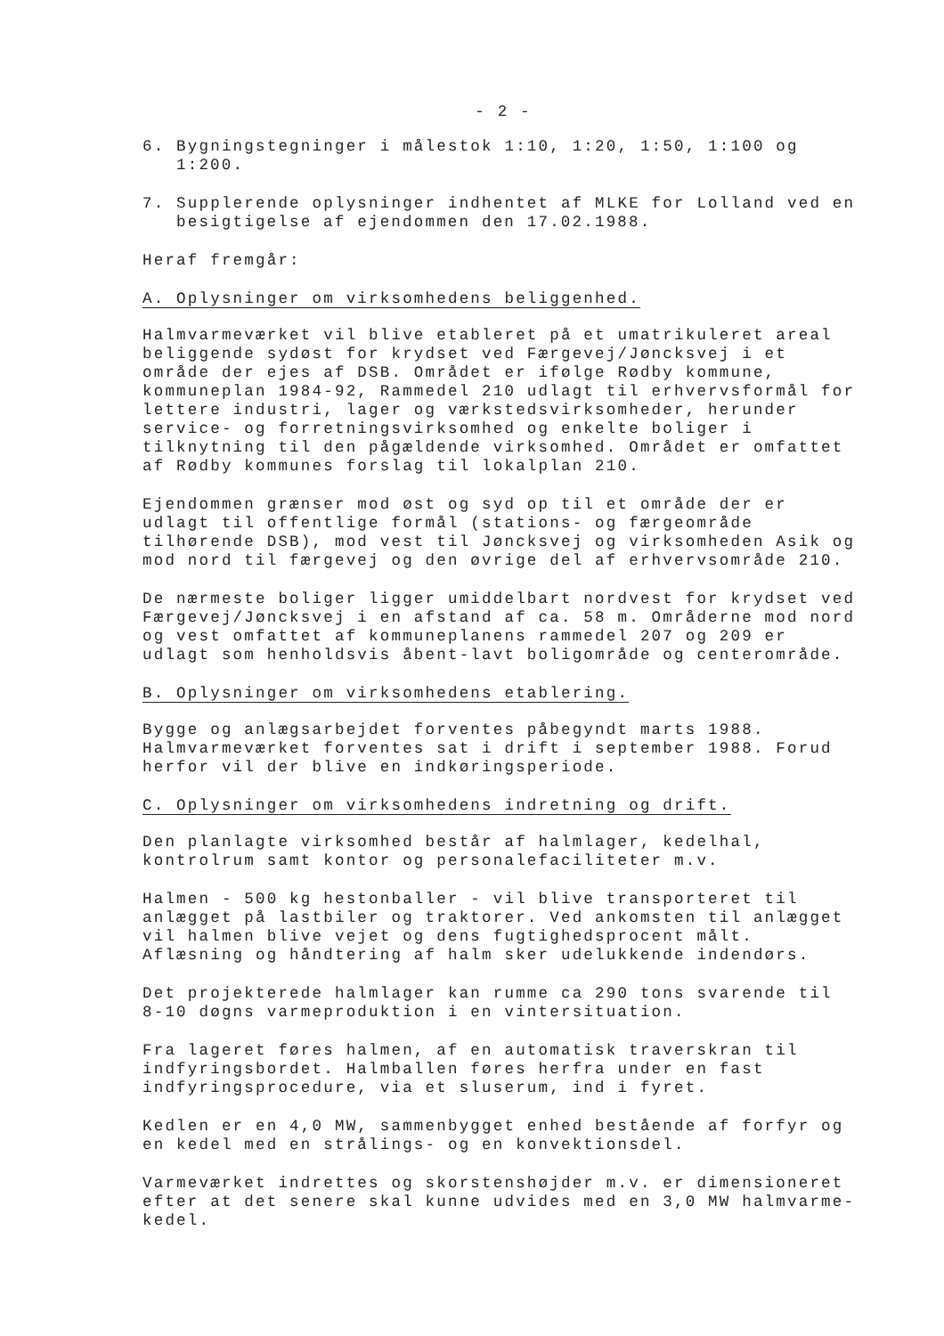- 2 -
6. Bygningstegninger i målestok 1:10, 1:20, 1:50, 1:100 og 1:200.
7. Supplerende oplysninger indhentet af MLKE for Lolland ved en besigtigelse af ejendommen den 17.02.1988.
Heraf fremgår:
A. Oplysninger om virksomhedens beliggenhed.
Halmvarmeværket vil blive etableret på et umatrikuleret areal beliggende sydøst for krydset ved Færgevej/Jøncksvej i et område der ejes af DSB. Området er ifølge Rødby kommune, kommuneplan 1984-92, Rammedel 210 udlagt til erhvervsformål for lettere industri, lager og værkstedsvirksomheder, herunder service- og forretningsvirksomhed og enkelte boliger i tilknytning til den pågældende virksomhed. Området er omfattet af Rødby kommunes forslag til lokalplan 210.
Ejendommen grænser mod øst og syd op til et område der er udlagt til offentlige formål (stations- og færgeområde tilhørende DSB), mod vest til Jøncksvej og virksomheden Asik og mod nord til færgevej og den øvrige del af erhvervsområde 210.
De nærmeste boliger ligger umiddelbart nordvest for krydset ved Færgevej/Jøncksvej i en afstand af ca. 58 m. Områderne mod nord og vest omfattet af kommuneplanens rammedel 207 og 209 er udlagt som henholdsvis åbent-lavt boligområde og centerområde.
B. Oplysninger om virksomhedens etablering.
Bygge og anlægsarbejdet forventes påbegyndt marts 1988. Halmvarmeværket forventes sat i drift i september 1988. Forud herfor vil der blive en indkøringsperiode.
C. Oplysninger om virksomhedens indretning og drift.
Den planlagte virksomhed består af halmlager, kedelhal, kontrolrum samt kontor og personalefaciliteter m.v.
Halmen - 500 kg hestonballer - vil blive transporteret til anlægget på lastbiler og traktorer. Ved ankomsten til anlægget vil halmen blive vejet og dens fugtighedsprocent målt. Aflæsning og håndtering af halm sker udelukkende indendørs.
Det projekterede halmlager kan rumme ca 290 tons svarende til 8-10 døgns varmeproduktion i en vintersituation.
Fra lageret føres halmen, af en automatisk traverskran til indfyringsbordet. Halmballen føres herfra under en fast indfyringsprocedure, via et sluserum, ind i fyret.
Kedlen er en 4,0 MW, sammenbygget enhed bestående af forfyr og en kedel med en strålings- og en konvektionsdel.
Varmeværket indrettes og skorstenshøjder m.v. er dimensioneret efter at det senere skal kunne udvides med en 3,0 MW halmvarme-kedel.